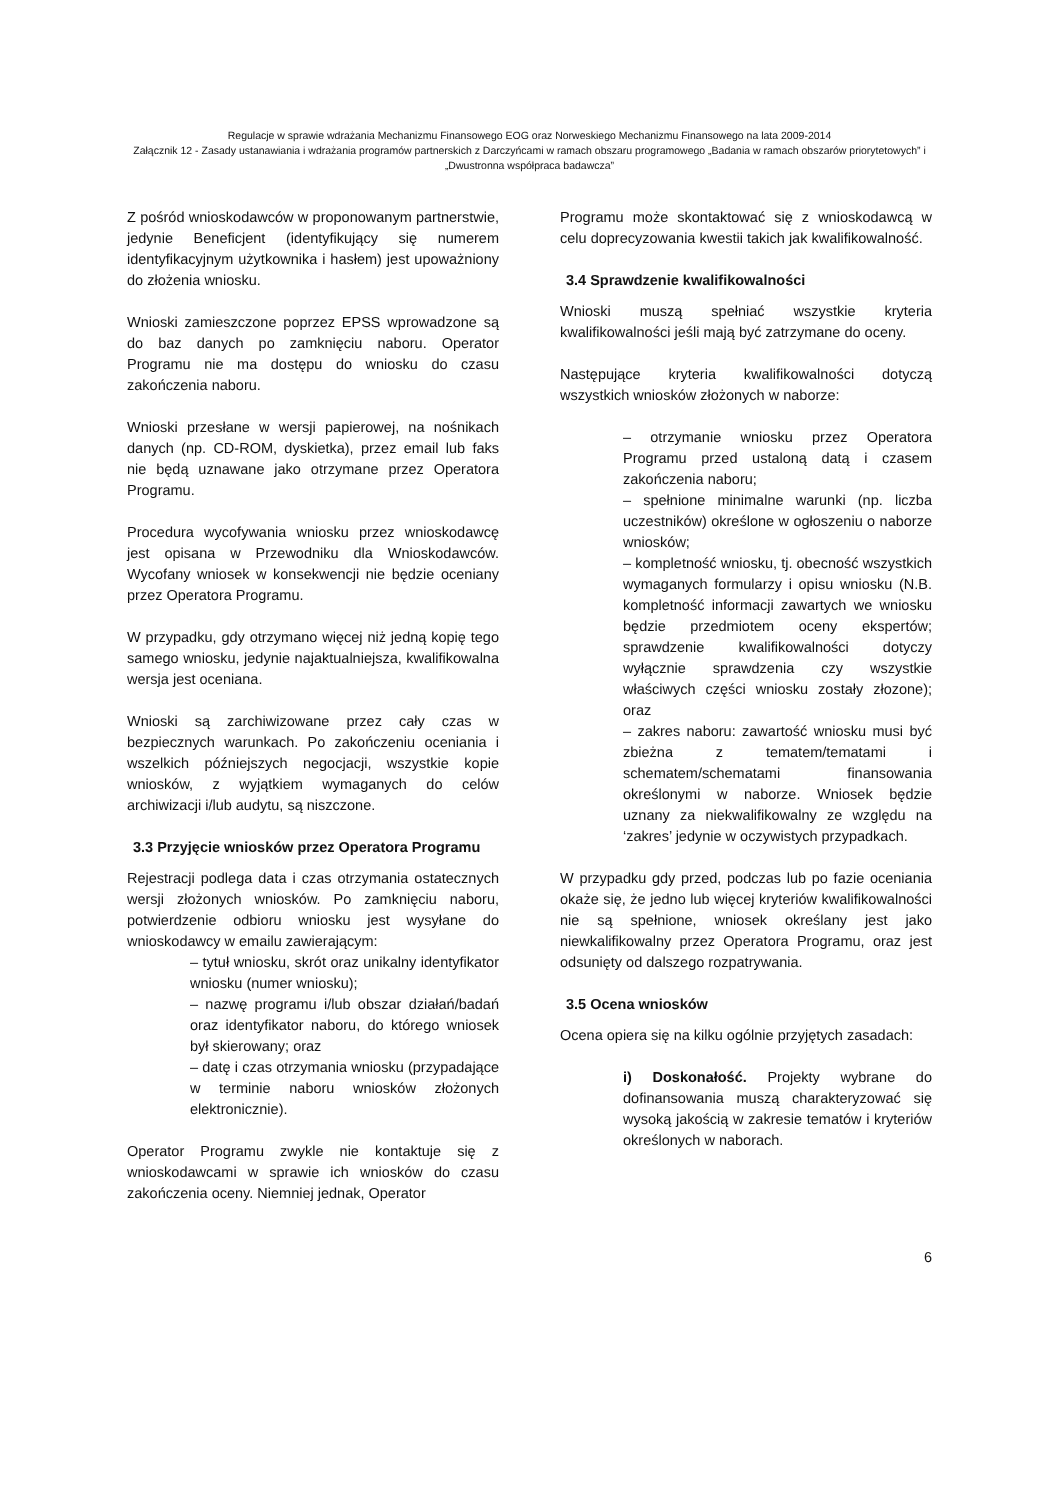Regulacje w sprawie wdrażania Mechanizmu Finansowego EOG oraz Norweskiego Mechanizmu Finansowego na lata 2009-2014
Załącznik 12 - Zasady ustanawiania i wdrażania programów partnerskich z Darczyńcami w ramach obszaru programowego „Badania w ramach obszarów priorytetowych” i „Dwustronna współpraca badawcza”
Z pośród wnioskodawców w proponowanym partnerstwie, jedynie Beneficjent (identyfikujący się numerem identyfikacyjnym użytkownika i hasłem) jest upoważniony do złożenia wniosku.
Wnioski zamieszczone poprzez EPSS wprowadzone są do baz danych po zamknięciu naboru. Operator Programu nie ma dostępu do wniosku do czasu zakończenia naboru.
Wnioski przesłane w wersji papierowej, na nośnikach danych (np. CD-ROM, dyskietka), przez email lub faks nie będą uznawane jako otrzymane przez Operatora Programu.
Procedura wycofywania wniosku przez wnioskodawcę jest opisana w Przewodniku dla Wnioskodawców. Wycofany wniosek w konsekwencji nie będzie oceniany przez Operatora Programu.
W przypadku, gdy otrzymano więcej niż jedną kopię tego samego wniosku, jedynie najaktualniejsza, kwalifikowalna wersja jest oceniana.
Wnioski są zarchiwizowane przez cały czas w bezpiecznych warunkach. Po zakończeniu oceniania i wszelkich późniejszych negocjacji, wszystkie kopie wniosków, z wyjątkiem wymaganych do celów archiwizacji i/lub audytu, są niszczone.
3.3 Przyjęcie wniosków przez Operatora Programu
Rejestracji podlega data i czas otrzymania ostatecznych wersji złożonych wniosków. Po zamknięciu naboru, potwierdzenie odbioru wniosku jest wysyłane do wnioskodawcy w emailu zawierającym:
– tytuł wniosku, skrót oraz unikalny identyfikator wniosku (numer wniosku);
– nazwę programu i/lub obszar działań/badań oraz identyfikator naboru, do którego wniosek był skierowany; oraz
– datę i czas otrzymania wniosku (przypadające w terminie naboru wniosków złożonych elektronicznie).
Operator Programu zwykle nie kontaktuje się z wnioskodawcami w sprawie ich wniosków do czasu zakończenia oceny. Niemniej jednak, Operator
Programu może skontaktować się z wnioskodawcą w celu doprecyzowania kwestii takich jak kwalifikowalność.
3.4 Sprawdzenie kwalifikowalności
Wnioski muszą spełniać wszystkie kryteria kwalifikowalności jeśli mają być zatrzymane do oceny.
Następujące kryteria kwalifikowalności dotyczą wszystkich wniosków złożonych w naborze:
– otrzymanie wniosku przez Operatora Programu przed ustaloną datą i czasem zakończenia naboru;
– spełnione minimalne warunki (np. liczba uczestników) określone w ogłoszeniu o naborze wniosków;
– kompletność wniosku, tj. obecność wszystkich wymaganych formularzy i opisu wniosku (N.B. kompletność informacji zawartych we wniosku będzie przedmiotem oceny ekspertów; sprawdzenie kwalifikowalności dotyczy wyłącznie sprawdzenia czy wszystkie właściwych części wniosku zostały złozone); oraz
– zakres naboru: zawartość wniosku musi być zbieżna z tematem/tematami i schematem/schematami finansowania określonymi w naborze. Wniosek będzie uznany za niekwalifikowalny ze względu na ‘zakres’ jedynie w oczywistych przypadkach.
W przypadku gdy przed, podczas lub po fazie oceniania okaże się, że jedno lub więcej kryteriów kwalifikowalności nie są spełnione, wniosek określany jest jako niewkalifikowalny przez Operatora Programu, oraz jest odsunięty od dalszego rozpatrywania.
3.5 Ocena wniosków
Ocena opiera się na kilku ogólnie przyjętych zasadach:
i) Doskonałość. Projekty wybrane do dofinansowania muszą charakteryzować się wysoką jakością w zakresie tematów i kryteriów określonych w naborach.
6